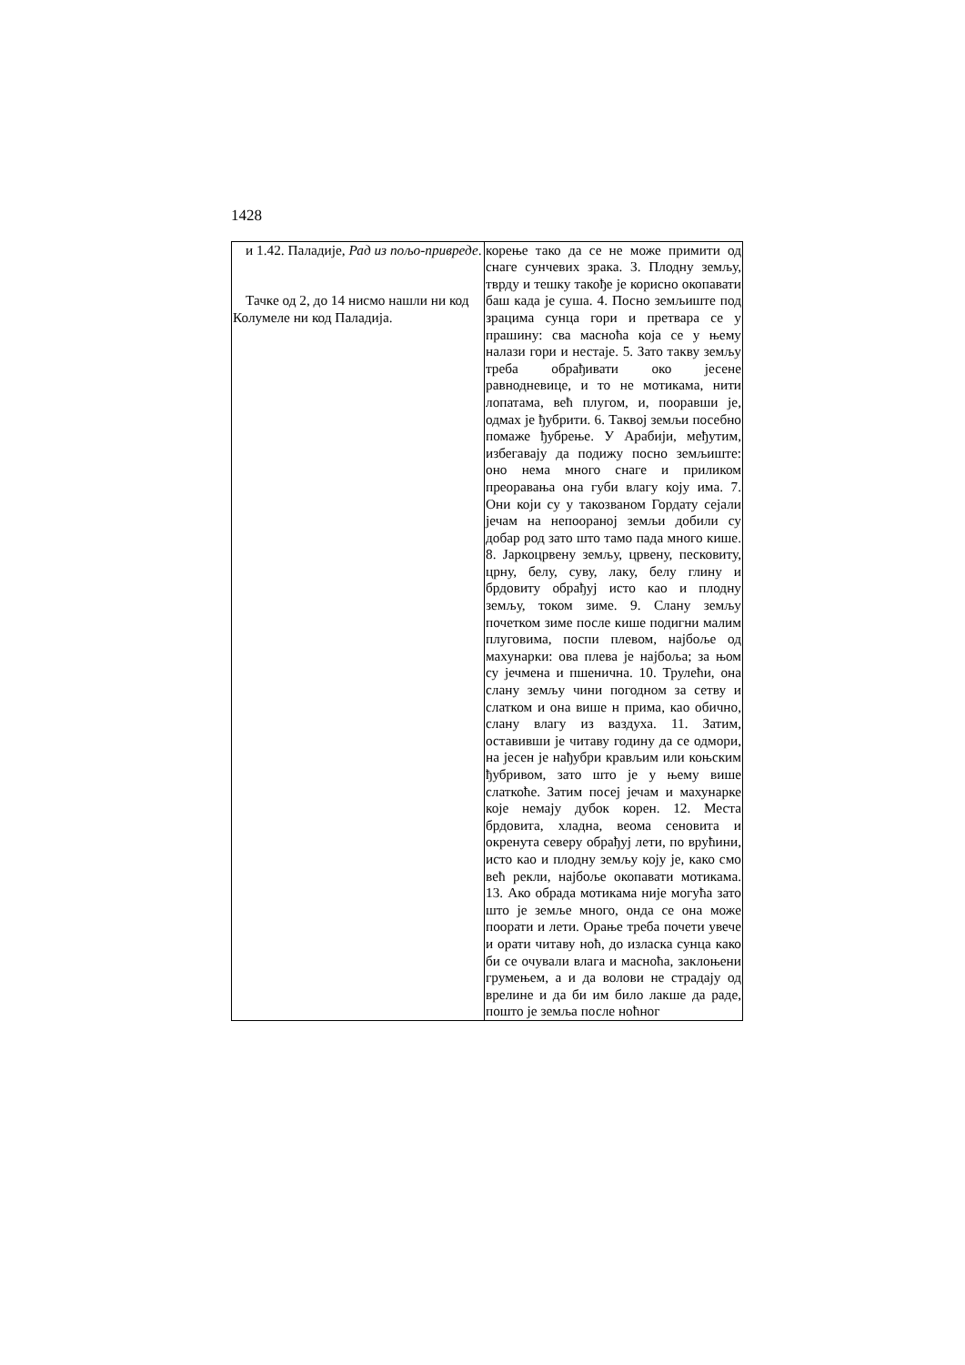1428
| и 1.42. Паладије, Рад из пољо-привреде . Тачке од 2, до 14 нисмо нашли ни код Колумеле ни код Паладија. | корење тако да се не може примити од снаге сунчевих зрака. 3. Плодну земљу, тврду и тешку такође је корисно окопавати баш када је суша. 4. Посно земљиште под зрацима сунца гори и претвара се у прашину: сва масноћа која се у њему налази гори и нестаје. 5. Зато такву земљу треба обрађивати око јесене равнодневице, и то не мотикама, нити лопатама, већ плугом, и, пооравши је, одмах је ђубрити. 6. Таквој земљи посебно помаже ђубрење. У Арабији, међутим, избегавају да подижу посно земљиште: оно нема много снаге и приликом преоравања она губи влагу коју има. 7. Они који су у такозваном Гордату сејали јечам на непооранoj земљи добили су добар род зато што тамо пада много кише. 8. Јаркоцрвену земљу, црвену, песковиту, црну, белу, суву, лаку, белу глину и брдовиту обрађуј исто као и плодну земљу, током зиме. 9. Слану земљу почетком зиме после кише подигни малим плуговима, поспи плевом, најбоље од махунарки: ова плева је најбоља; за њом су јечмена и пшенична. 10. Трулећи, она слану земљу чини погодном за сетву и слатком и она више н прима, као обично, слану влагу из ваздуха. 11. Затим, оставивши је читаву годину да се одмори, на јесен је нађубри крављим или коњским ђубривом, зато што је у њему више слаткоће. Затим посеј јечам и махунарке које немају дубок корен. 12. Места брдовита, хладна, веома сеновита и окренута северу обрађуј лети, по врућини, исто као и плодну земљу коју је, како смо већ рекли, најбоље окопавати мотикама. 13. Ако обрада мотикама није могућа зато што је земље много, онда се она може поорати и лети. Орање треба почети увече и орати читаву ноћ, до изласка сунца како би се очували влага и масноћа, заклоњени грумењем, а и да волови не страдају од врелине и да би им било лакше да раде, пошто је земља после ноћног |